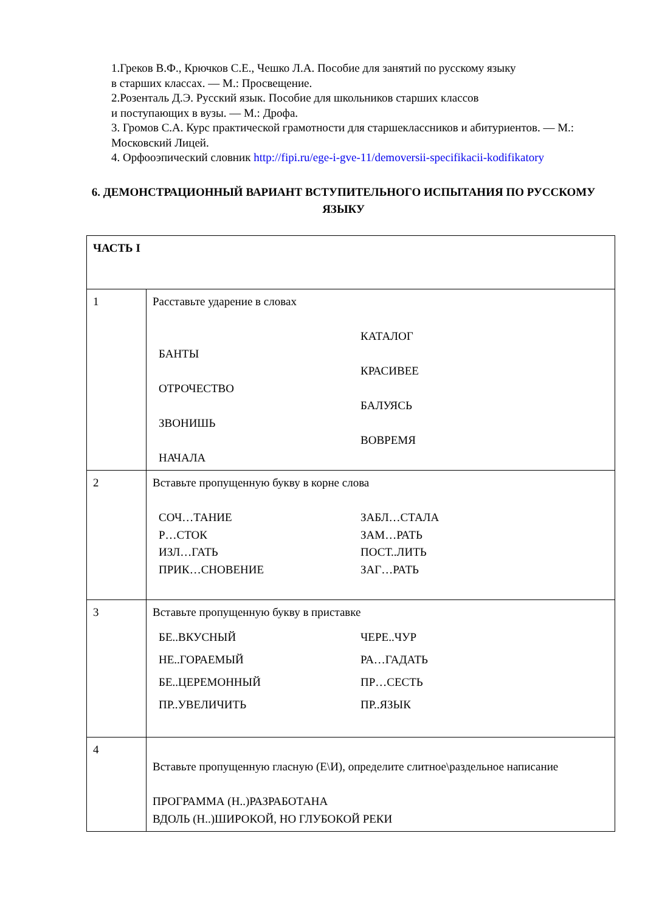1.Греков В.Ф., Крючков С.Е., Чешко Л.А. Пособие для занятий по русскому языку
в старших классах. — М.: Просвещение.
2.Розенталь Д.Э. Русский язык. Пособие для школьников старших классов
и поступающих в вузы. — М.: Дрофа.
3. Громов С.А. Курс практической грамотности для старшеклассников и абитуриентов. — М.: Московский Лицей.
4. Орфооэпический словник http://fipi.ru/ege-i-gve-11/demoversii-specifikacii-kodifikatory
6. ДЕМОНСТРАЦИОННЫЙ ВАРИАНТ ВСТУПИТЕЛЬНОГО ИСПЫТАНИЯ ПО РУССКОМУ ЯЗЫКУ
| ЧАСТЬ I | |
| 1 | Расставьте ударение в словах БАНТЫ ОТРОЧЕСТВО ЗВОНИШЬ НАЧАЛА КАТАЛОГ КРАСИВЕЕ БАЛУЯСЬ ВОВРЕМЯ |
| 2 | Вставьте пропущенную букву в корне слова СОЧ…ТАНИЕ Р…СТОК ИЗЛ…ГАТЬ ПРИК…СНОВЕНИЕ ЗАБЛ…СТАЛА ЗАМ…РАТЬ ПОСТ..ЛИТЬ ЗАГ…РАТЬ |
| 3 | Вставьте пропущенную букву в приставке БЕ..ВКУСНЫЙ НЕ..ГОРАЕМЫЙ БЕ..ЦЕРЕМОННЫЙ ПР..УВЕЛИЧИТЬ ЧЕРЕ..ЧУР РА…ГАДАТЬ ПР…СЕСТЬ ПР..ЯЗЫК |
| 4 | Вставьте пропущенную гласную (Е\И), определите слитное\раздельное написание ПРОГРАММА (Н..)РАЗРАБОТАНА ВДОЛЬ (Н..)ШИРОКОЙ, НО ГЛУБОКОЙ РЕКИ |